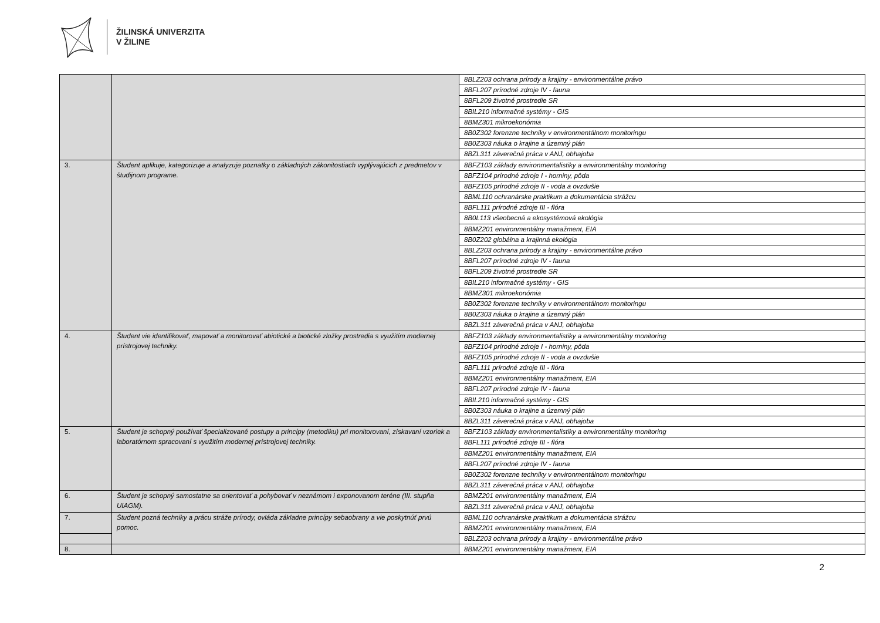ŽILINSKÁ UNIVERZITA
V ŽILINE
| | | 8BLZ203 ochrana prírody a krajiny - environmentálne právo |
| | | 8BFL207 prírodné zdroje IV - fauna |
| | | 8BFL209 životné prostredie SR |
| | | 8BIL210 informačné systémy - GIS |
| | | 8BMZ301 mikroekonómia |
| | | 8B0Z302 forenzne techniky v environmentálnom monitoringu |
| | | 8B0Z303 náuka o krajine a územný plán |
| | | 8BZL311 záverečná práca v ANJ, obhajoba |
| 3. | Študent aplikuje, kategorizuje a analyzuje poznatky o základných zákonitostiach vyplývajúcich z predmetov v študijnom programe. | 8BFZ103 základy environmentalistiky a environmentálny monitoring |
| | | 8BFZ104 prírodné zdroje I - horniny, pôda |
| | | 8BFZ105 prírodné zdroje II - voda a ovzdušie |
| | | 8BML110 ochranárske praktikum a dokumentácia strážcu |
| | | 8BFL111 prírodné zdroje III - flóra |
| | | 8B0L113 všeobecná a ekosystémová ekológia |
| | | 8BMZ201 environmentálny manažment, EIA |
| | | 8B0Z202 globálna a krajinná ekológia |
| | | 8BLZ203 ochrana prírody a krajiny - environmentálne právo |
| | | 8BFL207 prírodné zdroje IV - fauna |
| | | 8BFL209 životné prostredie SR |
| | | 8BIL210 informačné systémy - GIS |
| | | 8BMZ301 mikroekonómia |
| | | 8B0Z302 forenzne techniky v environmentálnom monitoringu |
| | | 8B0Z303 náuka o krajine a územný plán |
| | | 8BZL311 záverečná práca v ANJ, obhajoba |
| 4. | Študent vie identifikovať, mapovať a monitorovať abiotické a biotické zložky prostredia s využitím modernej prístrojovej techniky. | 8BFZ103 základy environmentalistiky a environmentálny monitoring |
| | | 8BFZ104 prírodné zdroje I - horniny, pôda |
| | | 8BFZ105 prírodné zdroje II - voda a ovzdušie |
| | | 8BFL111 prírodné zdroje III - flóra |
| | | 8BMZ201 environmentálny manažment, EIA |
| | | 8BFL207 prírodné zdroje IV - fauna |
| | | 8BIL210 informačné systémy - GIS |
| | | 8B0Z303 náuka o krajine a územný plán |
| | | 8BZL311 záverečná práca v ANJ, obhajoba |
| 5. | Študent je schopný používať špecializované postupy a princípy (metodiku) pri monitorovaní, získavaní vzoriek a laboratórnom spracovaní s využitím modernej prístrojovej techniky. | 8BFZ103 základy environmentalistiky a environmentálny monitoring |
| | | 8BFL111 prírodné zdroje III - flóra |
| | | 8BMZ201 environmentálny manažment, EIA |
| | | 8BFL207 prírodné zdroje IV - fauna |
| | | 8B0Z302 forenzne techniky v environmentálnom monitoringu |
| | | 8BZL311 záverečná práca v ANJ, obhajoba |
| 6. | Študent je schopný samostatne sa orientovať a pohybovať v neznámom i exponovanom teréne (III. stupňa UIAGM). | 8BMZ201 environmentálny manažment, EIA |
| | | 8BZL311 záverečná práca v ANJ, obhajoba |
| 7. | Študent pozná techniky a prácu stráže prírody, ovláda základne princípy sebaobrany a vie poskytnúť prvú pomoc. | 8BML110 ochranárske praktikum a dokumentácia strážcu |
| | | 8BMZ201 environmentálny manažment, EIA |
| | | 8BLZ203 ochrana prírody a krajiny - environmentálne právo |
| 8. | | 8BMZ201 environmentálny manažment, EIA |
2